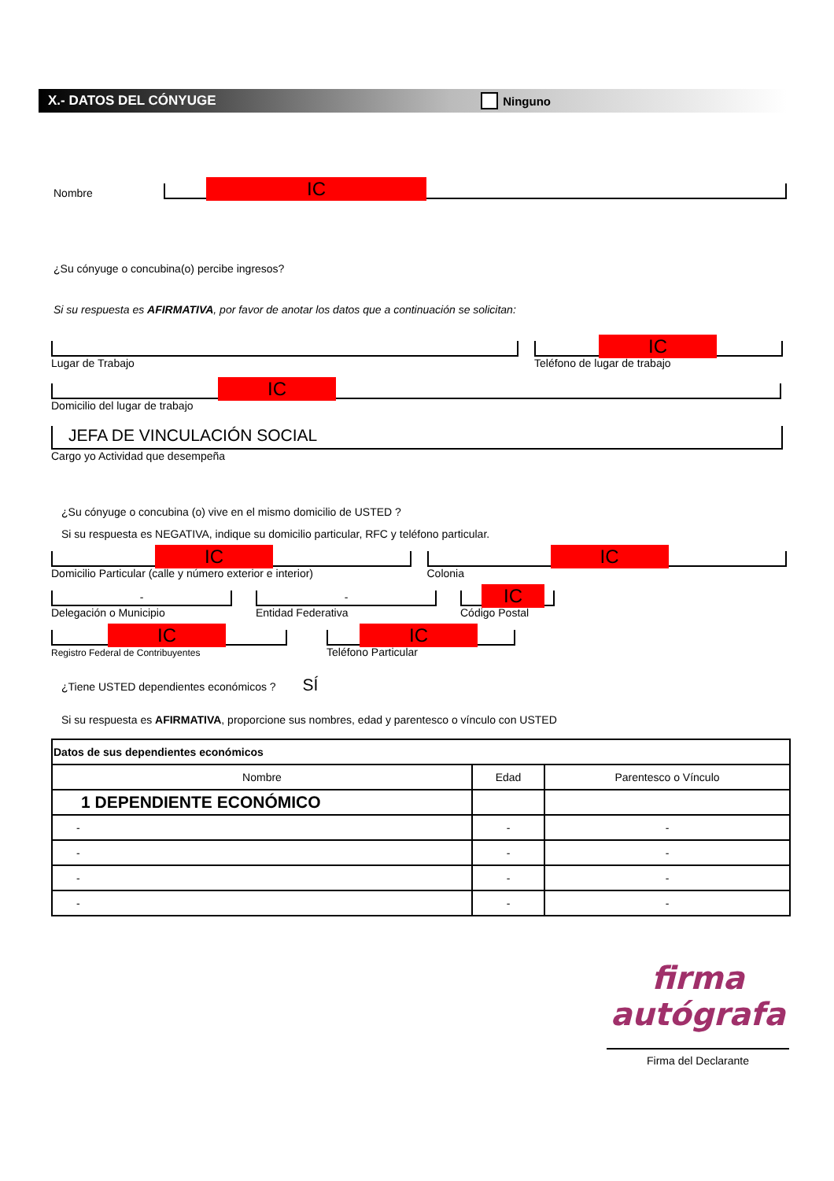X.- DATOS DEL CÓNYUGE Ninguno
Nombre
IC
¿Su cónyuge o concubina(o) percibe ingresos?
Si su respuesta es AFIRMATIVA, por favor de anotar los datos que a continuación se solicitan:
Lugar de Trabajo
IC
Teléfono de lugar de trabajo
IC
Domicilio del lugar de trabajo
JEFA DE VINCULACIÓN SOCIAL
Cargo yo Actividad que desempeña
¿Su cónyuge o concubina (o) vive en el mismo domicilio de USTED ?
Si su respuesta es NEGATIVA, indique su domicilio particular, RFC y teléfono particular.
IC
Domicilio Particular (calle y número exterior e interior)
IC
Colonia
-
Delegación o Municipio
-
Entidad Federativa
IC
Código Postal
IC
Registro Federal de Contribuyentes
IC
Teléfono Particular
¿Tiene USTED dependientes económicos ? SÍ
Si su respuesta es AFIRMATIVA, proporcione sus nombres, edad y parentesco o vínculo con USTED
| Datos de sus dependientes económicos | | |
| Nombre | Edad | Parentesco o Vínculo |
| 1 DEPENDIENTE ECONÓMICO | | |
| - | - | - |
| - | - | - |
| - | - | - |
| - | - | - |
firma autógrafa
Firma del Declarante